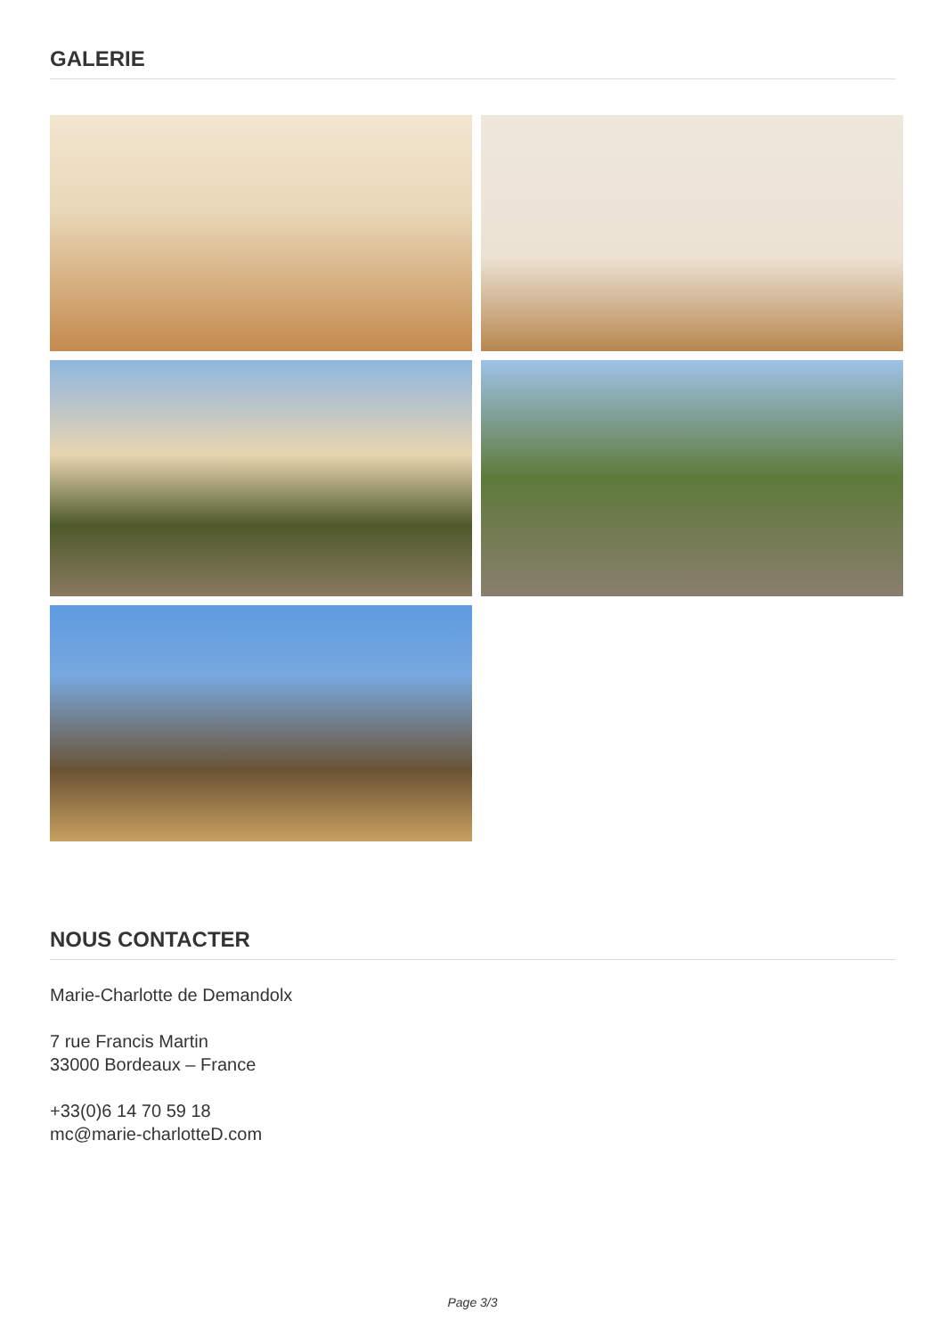GALERIE
NOUS CONTACTER
Marie-Charlotte de Demandolx
7 rue Francis Martin
33000 Bordeaux – France
+33(0)6 14 70 59 18
mc@marie-charlotteD.com
Page 3/3